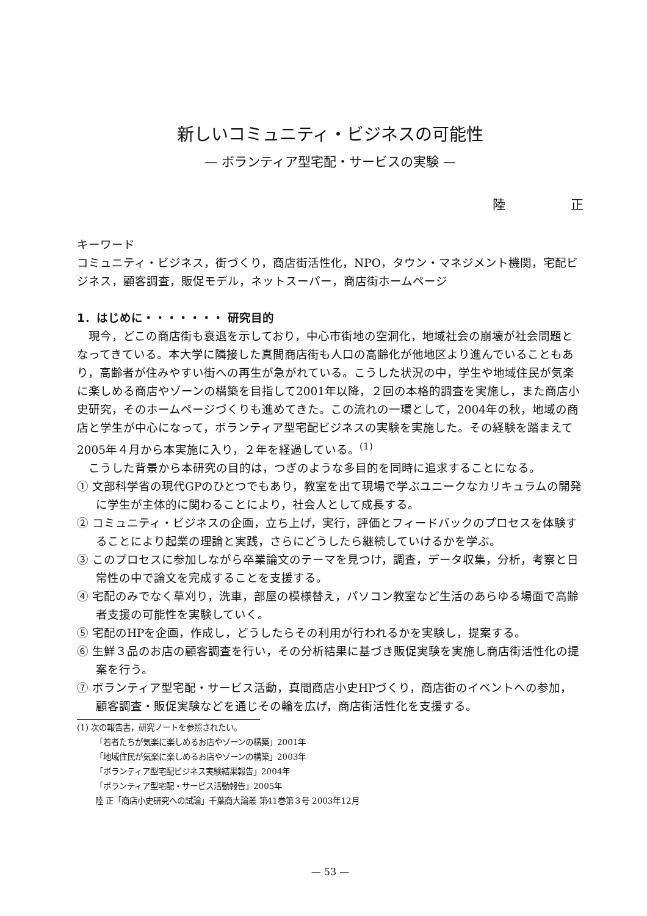新しいコミュニティ・ビジネスの可能性
— ボランティア型宅配・サービスの実験 —
陸 正
キーワード
コミュニティ・ビジネス，街づくり，商店街活性化，NPO，タウン・マネジメント機関，宅配ビジネス，顧客調査，販促モデル，ネットスーパー，商店街ホームページ
1．はじめに・・・・・・・ 研究目的
現今，どこの商店街も衰退を示しており，中心市街地の空洞化，地域社会の崩壊が社会問題となってきている。本大学に隣接した真間商店街も人口の高齢化が他地区より進んでいることもあり，高齢者が住みやすい街への再生が急がれている。こうした状況の中，学生や地域住民が気楽に楽しめる商店やゾーンの構築を目指して2001年以降，２回の本格的調査を実施し，また商店小史研究，そのホームページづくりも進めてきた。この流れの一環として，2004年の秋，地域の商店と学生が中心になって，ボランティア型宅配ビジネスの実験を実施した。その経験を踏まえて2005年４月から本実施に入り，２年を経過している。<sup>(1)</sup>
こうした背景から本研究の目的は，つぎのような多目的を同時に追求することになる。
① 文部科学省の現代GPのひとつでもあり，教室を出て現場で学ぶユニークなカリキュラムの開発に学生が主体的に関わることにより，社会人として成長する。
② コミュニティ・ビジネスの企画，立ち上げ，実行，評価とフィードバックのプロセスを体験することにより起業の理論と実践，さらにどうしたら継続していけるかを学ぶ。
③ このプロセスに参加しながら卒業論文のテーマを見つけ，調査，データ収集，分析，考察と日常性の中で論文を完成することを支援する。
④ 宅配のみでなく草刈り，洗車，部屋の模様替え，パソコン教室など生活のあらゆる場面で高齢者支援の可能性を実験していく。
⑤ 宅配のHPを企画，作成し，どうしたらその利用が行われるかを実験し，提案する。
⑥ 生鮮３品のお店の顧客調査を行い，その分析結果に基づき販促実験を実施し商店街活性化の提案を行う。
⑦ ボランティア型宅配・サービス活動，真間商店小史HPづくり，商店街のイベントへの参加，顧客調査・販促実験などを通じその輪を広げ，商店街活性化を支援する。
(1) 次の報告書，研究ノートを参照されたい。
「若者たちが気楽に楽しめるお店やゾーンの構築」2001年
「地域住民が気楽に楽しめるお店やゾーンの構築」2003年
「ボランティア型宅配ビジネス実験結果報告」2004年
「ボランティア型宅配・サービス活動報告」2005年
陸 正「商店小史研究への試論」千葉商大論叢 第41巻第３号 2003年12月
— 53 —